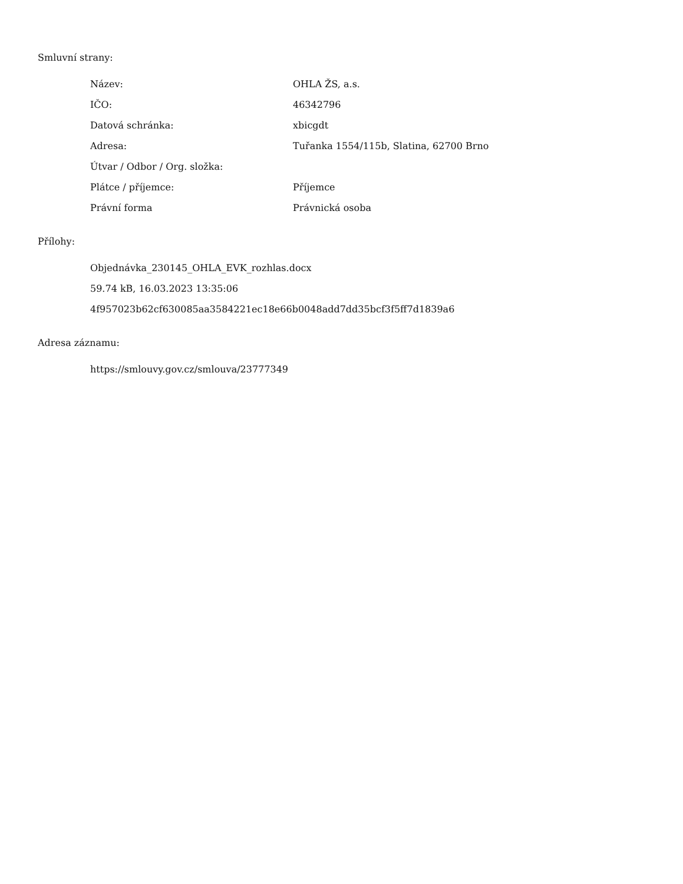Smluvní strany:
| Název: | OHLA ŽS, a.s. |
| IČO: | 46342796 |
| Datová schránka: | xbicgdt |
| Adresa: | Tuřanka 1554/115b, Slatina, 62700 Brno |
| Útvar / Odbor / Org. složka: | |
| Plátce / příjemce: | Příjemce |
| Právní forma | Právnická osoba |
Přílohy:
Objednávka_230145_OHLA_EVK_rozhlas.docx
59.74 kB, 16.03.2023 13:35:06
4f957023b62cf630085aa3584221ec18e66b0048add7dd35bcf3f5ff7d1839a6
Adresa záznamu:
https://smlouvy.gov.cz/smlouva/23777349